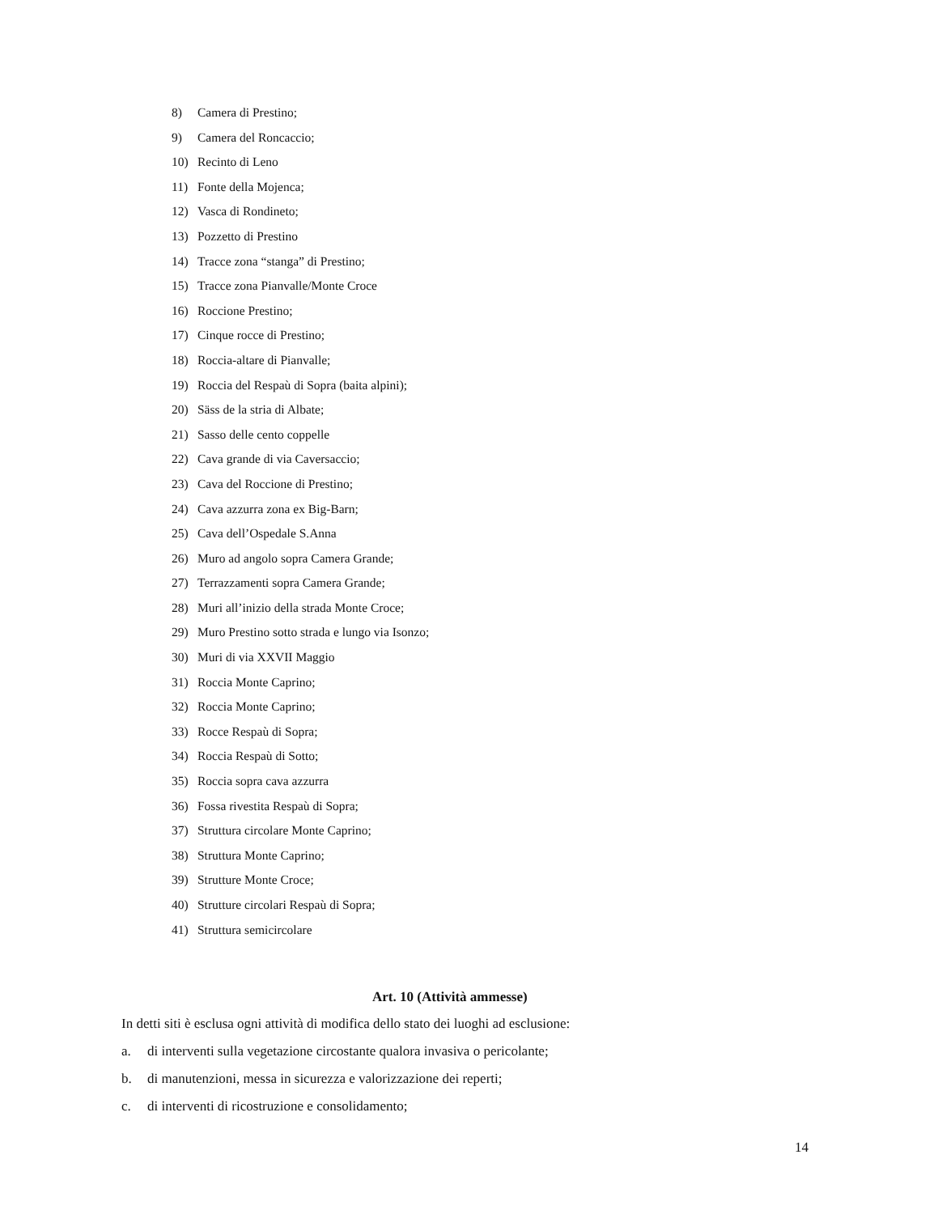8) Camera di Prestino;
9) Camera del Roncaccio;
10) Recinto di Leno
11) Fonte della Mojenca;
12) Vasca di Rondineto;
13) Pozzetto di Prestino
14) Tracce zona “stanga” di Prestino;
15) Tracce zona Pianvalle/Monte Croce
16) Roccione Prestino;
17) Cinque rocce di Prestino;
18) Roccia-altare di Pianvalle;
19) Roccia del Respaù di Sopra (baita alpini);
20) Säss de la stria di Albate;
21) Sasso delle cento coppelle
22) Cava grande di via Caversaccio;
23) Cava del Roccione di Prestino;
24) Cava azzurra zona ex Big-Barn;
25) Cava dell’Ospedale S.Anna
26) Muro ad angolo sopra Camera Grande;
27) Terrazzamenti sopra Camera Grande;
28) Muri all’inizio della strada Monte Croce;
29) Muro Prestino sotto strada e lungo via Isonzo;
30) Muri di via XXVII Maggio
31) Roccia Monte Caprino;
32) Roccia Monte Caprino;
33) Rocce Respaù di Sopra;
34) Roccia Respaù di Sotto;
35) Roccia sopra cava azzurra
36) Fossa rivestita Respaù di Sopra;
37) Struttura circolare Monte Caprino;
38) Struttura Monte Caprino;
39) Strutture Monte Croce;
40) Strutture circolari Respaù di Sopra;
41) Struttura semicircolare
Art. 10 (Attività ammesse)
In detti siti è esclusa ogni attività di modifica dello stato dei luoghi ad esclusione:
a. di interventi sulla vegetazione circostante qualora invasiva o pericolante;
b. di manutenzioni, messa in sicurezza e valorizzazione dei reperti;
c. di interventi di ricostruzione e consolidamento;
14